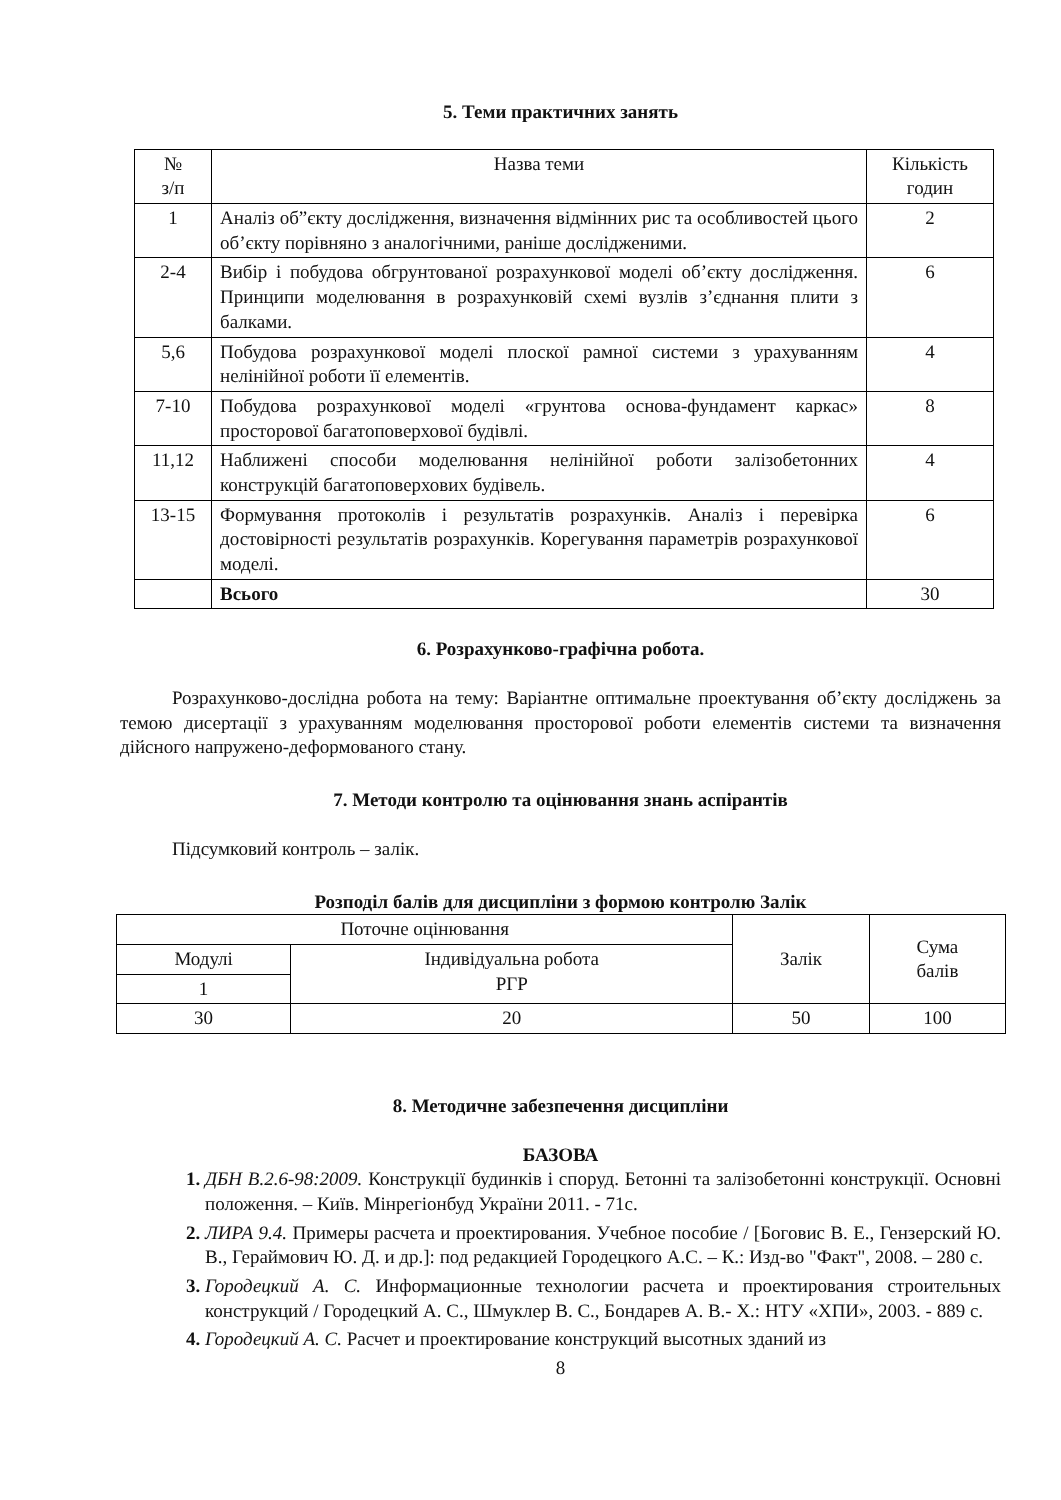5. Теми практичних занять
| № з/п | Назва теми | Кількість годин |
| --- | --- | --- |
| 1 | Аналіз об”єкту дослідження, визначення відмінних рис та особливостей цього об’єкту порівняно з аналогічними, раніше дослідженими. | 2 |
| 2-4 | Вибір і побудова обгрунтованої розрахункової моделі об’єкту дослідження. Принципи моделювання в розрахунковій схемі вузлів з’єднання плити з балками. | 6 |
| 5,6 | Побудова розрахункової моделі плоскої рамної системи з урахуванням нелінійної роботи її елементів. | 4 |
| 7-10 | Побудова розрахункової моделі «грунтова основа-фундамент каркас» просторової багатоповерхової будівлі. | 8 |
| 11,12 | Наближені способи моделювання нелінійної роботи залізобетонних конструкцій багатоповерхових будівель. | 4 |
| 13-15 | Формування протоколів і результатів розрахунків. Аналіз і перевірка достовірності результатів розрахунків. Корегування параметрів розрахункової моделі. | 6 |
| | Всього | 30 |
6. Розрахунково-графічна робота.
Розрахунково-дослідна робота на тему: Варіантне оптимальне проектування об’єкту досліджень за темою дисертації з урахуванням моделювання просторової роботи елементів системи та визначення дійсного напружено-деформованого стану.
7. Методи контролю та оцінювання знань аспірантів
Підсумковий контроль – залік.
Розподіл балів для дисципліни з формою контролю Залік
| Поточне оцінювання | | Залік | Сума балів |
| Модулі | Індивідуальна робота РГР | | |
| 1 | | | |
| 30 | 20 | 50 | 100 |
8. Методичне забезпечення дисципліни
БАЗОВА
ДБН В.2.6-98:2009. Конструкції будинків і споруд. Бетонні та залізобетонні конструкції. Основні положення. – Київ. Мінрегіонбуд України 2011. - 71с.
ЛИРА 9.4. Примеры расчета и проектирования. Учебное пособие / [Боговис В. Е., Гензерский Ю. В., Гераймович Ю. Д. и др.]: под редакцией Городецкого А.С. – К.: Изд-во "Факт", 2008. – 280 с.
Городецкий А. С. Информационные технологии расчета и проектирования строительных конструкций / Городецкий А. С., Шмуклер В. С., Бондарев А. В.- Х.: НТУ «ХПИ», 2003. - 889 с.
Городецкий А. С. Расчет и проектирование конструкций высотных зданий из
8